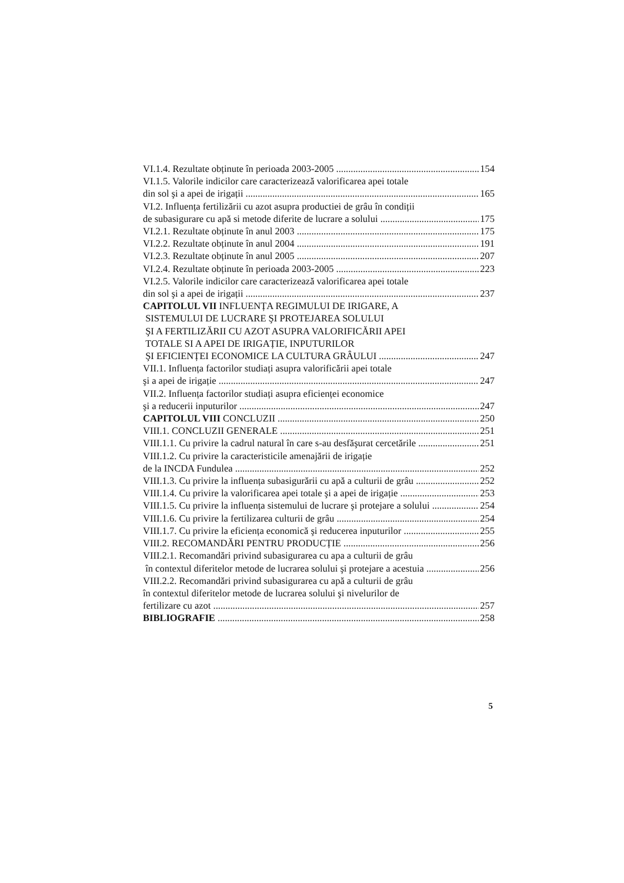VI.1.4. Rezultate obținute în perioada 2003-2005 154
VI.1.5. Valorile indicilor care caracterizează valorificarea apei totale
din sol şi a apei de irigații 165
VI.2. Influența fertilizării cu azot asupra productiei de grâu în condiții
de subasigurare cu apă si metode diferite de lucrare a solului 175
VI.2.1. Rezultate obținute în anul 2003 175
VI.2.2. Rezultate obținute în anul 2004 191
VI.2.3. Rezultate obținute în anul 2005 207
VI.2.4. Rezultate obținute în perioada 2003-2005 223
VI.2.5. Valorile indicilor care caracterizează valorificarea apei totale
din sol şi a apei de irigații 237
CAPITOLUL VII INFLUENȚA REGIMULUI DE IRIGARE, A
SISTEMULUI DE LUCRARE ŞI PROTEJAREA SOLULUI
ŞI A FERTILIZĂRII CU AZOT ASUPRA VALORIFICĂRII APEI
TOTALE SI A APEI DE IRIGAȚIE, INPUTURILOR
ŞI EFICIENȚEI ECONOMICE LA CULTURA GRÂULUI 247
VII.1. Influența factorilor studiați asupra valorificării apei totale
şi a apei de irigație 247
VII.2. Influența factorilor studiați asupra eficienței economice
şi a reducerii inputurilor 247
CAPITOLUL VIII CONCLUZII 250
VIII.1. CONCLUZII GENERALE 251
VIII.1.1. Cu privire la cadrul natural în care s-au desfăşurat cercetările 251
VIII.1.2. Cu privire la caracteristicile amenajării de irigație
de la INCDA Fundulea 252
VIII.1.3. Cu privire la influența subasigurării cu apă a culturii de grâu 252
VIII.1.4. Cu privire la valorificarea apei totale şi a apei de irigație 253
VIII.1.5. Cu privire la influența sistemului de lucrare şi protejare a solului 254
VIII.1.6. Cu privire la fertilizarea culturii de grâu 254
VIII.1.7. Cu privire la eficiența economică şi reducerea inputurilor 255
VIII.2. RECOMANDĂRI PENTRU PRODUCȚIE 256
VIII.2.1. Recomandări privind subasigurarea cu apa a culturii de grâu
în contextul diferitelor metode de lucrarea solului şi protejare a acestuia 256
VIII.2.2. Recomandări privind subasigurarea cu apă a culturii de grâu
în contextul diferitelor metode de lucrarea solului şi nivelurilor de
fertilizare cu azot 257
BIBLIOGRAFIE 258
5